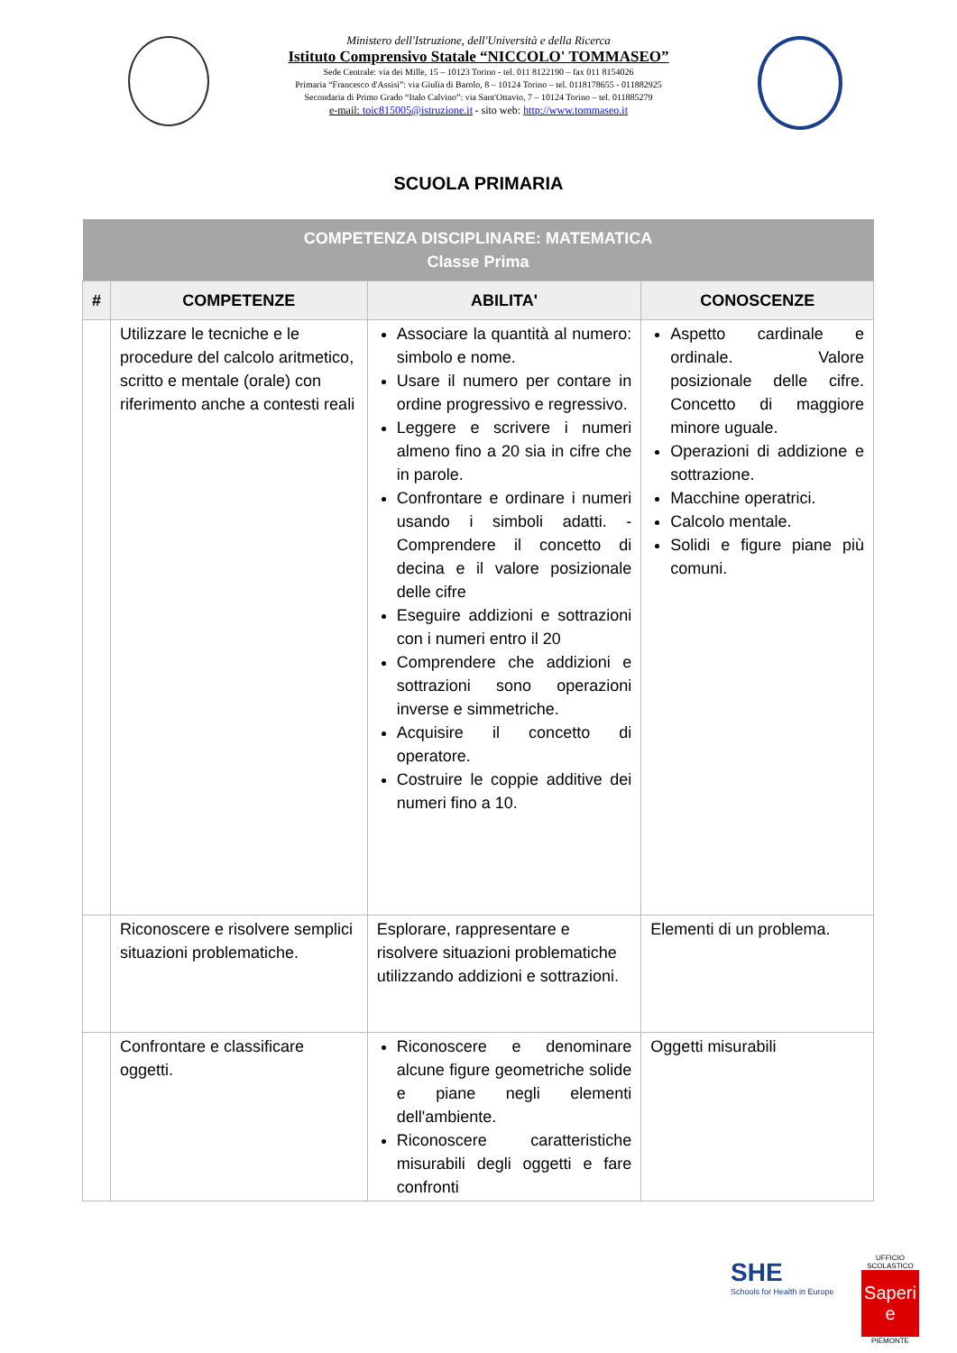Ministero dell'Istruzione, dell'Università e della Ricerca
Istituto Comprensivo Statale “NICCOLO' TOMMASEO”
Sede Centrale: via dei Mille, 15 – 10123 Torino - tel. 011 8122190 – fax 011 8154026
Primaria “Francesco d'Assisi”: via Giulia di Barolo, 8 – 10124 Torino – tel. 0118178655 - 011882925
Secondaria di Primo Grado “Italo Calvino”: via Sant'Ottavio, 7 – 10124 Torino – tel. 011885279
e-mail: toic815005@istruzione.it - sito web: http://www.tommaseo.it
SCUOLA PRIMARIA
| COMPETENZA DISCIPLINARE: MATEMATICA Classe Prima | | | |
| --- | --- | --- | --- |
| # | COMPETENZE | ABILITA' | CONOSCENZE |
| | Utilizzare le tecniche e le procedure del calcolo aritmetico, scritto e mentale (orale) con riferimento anche a contesti reali | Associare la quantità al numero: simbolo e nome. Usare il numero per contare in ordine progressivo e regressivo. Leggere e scrivere i numeri almeno fino a 20 sia in cifre che in parole. Confrontare e ordinare i numeri usando i simboli adatti. -Comprendere il concetto di decina e il valore posizionale delle cifre Eseguire addizioni e sottrazioni con i numeri entro il 20 Comprendere che addizioni e sottrazioni sono operazioni inverse e simmetriche. Acquisire il concetto di operatore. Costruire le coppie additive dei numeri fino a 10. | Aspetto cardinale e ordinale. Valore posizionale delle cifre. Concetto di maggiore minore uguale. Operazioni di addizione e sottrazione. Macchine operatrici. Calcolo mentale. Solidi e figure piane più comuni. |
| | Riconoscere e risolvere semplici situazioni problematiche. | Esplorare, rappresentare e risolvere situazioni problematiche utilizzando addizioni e sottrazioni. | Elementi di un problema. |
| | Confrontare e classificare oggetti. | Riconoscere e denominare alcune figure geometriche solide e piane negli elementi dell'ambiente. Riconoscere caratteristiche misurabili degli oggetti e fare confronti | Oggetti misurabili |
SHE
Schools for Health in Europe
UFFICIO SCOLASTICO
Saperi e
PIEMONTE